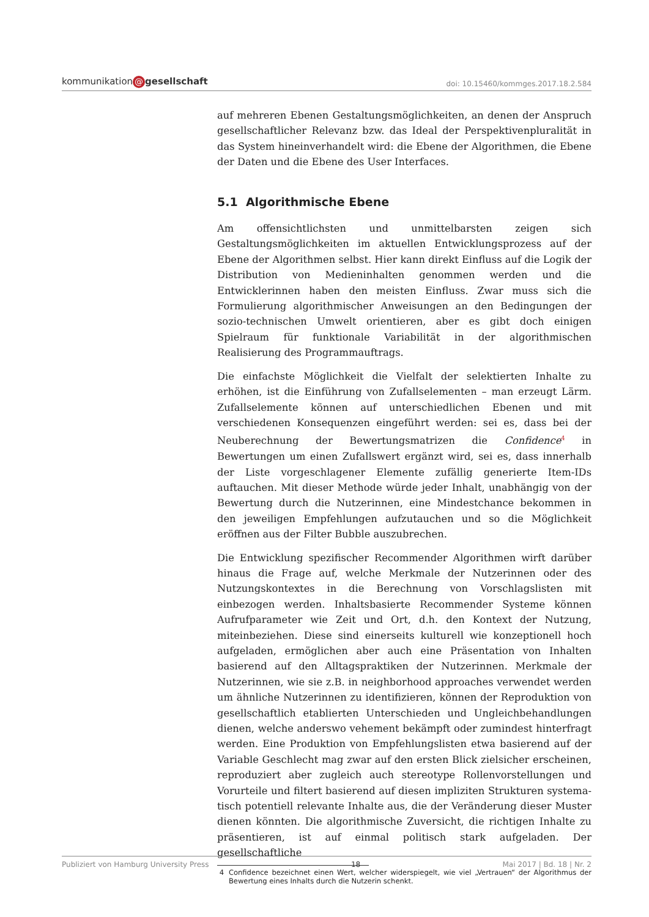kommunikation @ gesellschaft doi: 10.15460/kommges.2017.18.2.584
auf mehreren Ebenen Gestaltungsmöglichkeiten, an denen der Anspruch gesellschaftlicher Relevanz bzw. das Ideal der Perspektivenpluralität in das System hineinverhandelt wird: die Ebene der Algorithmen, die Ebene der Daten und die Ebene des User Interfaces.
5.1 Algorithmische Ebene
Am offensichtlichsten und unmittelbarsten zeigen sich Gestaltungsmöglich­keiten im aktuellen Entwicklungsprozess auf der Ebene der Algorithmen selbst. Hier kann direkt Einfluss auf die Logik der Distribution von Medien­inhalten genommen werden und die Entwicklerinnen haben den meisten Einfluss. Zwar muss sich die Formulierung algorithmischer Anweisungen an den Bedingungen der sozio-technischen Umwelt orientieren, aber es gibt doch einigen Spielraum für funktionale Variabilität in der algorithmischen Realisierung des Programmauftrags.
Die einfachste Möglichkeit die Vielfalt der selektierten Inhalte zu erhöhen, ist die Einführung von Zufallselementen – man erzeugt Lärm. Zufallselemente können auf unterschiedlichen Ebenen und mit verschiedenen Konsequenzen eingeführt werden: sei es, dass bei der Neuberechnung der Bewertungsmatri­zen die Confidence<sup>4</sup> in Bewertungen um einen Zufallswert ergänzt wird, sei es, dass innerhalb der Liste vorgeschlagener Elemente zufällig generierte Item-IDs auftauchen. Mit dieser Methode würde jeder Inhalt, unabhängig von der Bewertung durch die Nutzerinnen, eine Mindestchance bekommen in den je­weiligen Empfehlungen aufzutauchen und so die Möglichkeit eröffnen aus der Filter Bubble auszubrechen.
Die Entwicklung spezifischer Recommender Algorithmen wirft darüber hinaus die Frage auf, welche Merkmale der Nutzerinnen oder des Nutzungs­kontextes in die Berechnung von Vorschlagslisten mit einbezogen werden. Inhaltsbasierte Recommender Systeme können Aufrufparameter wie Zeit und Ort, d.h. den Kontext der Nutzung, miteinbeziehen. Diese sind einerseits kulturell wie konzeptionell hoch aufgeladen, ermöglichen aber auch eine Präsentation von Inhalten basierend auf den Alltagspraktiken der Nutzerin­nen. Merkmale der Nutzerinnen, wie sie z.B. in neighborhood approaches verwendet werden um ähnliche Nutzerinnen zu identifizieren, können der Reproduktion von gesellschaftlich etablierten Unterschieden und Ungleich­behandlungen dienen, welche anderswo vehement bekämpft oder zumindest hinterfragt werden. Eine Produktion von Empfehlungslisten etwa basierend auf der Variable Geschlecht mag zwar auf den ersten Blick zielsicher erschei­nen, reproduziert aber zugleich auch stereotype Rollenvorstellungen und Vorurteile und filtert basierend auf diesen impliziten Strukturen systema­tisch potentiell relevante Inhalte aus, die der Veränderung dieser Muster dienen könnten. Die algorithmische Zuversicht, die richtigen Inhalte zu präsentieren, ist auf einmal politisch stark aufgeladen. Der gesellschaftliche
4 Confidence bezeichnet einen Wert, welcher widerspiegelt, wie viel „Vertrauen“ der Algorithmus der Bewertung eines Inhalts durch die Nutzerin schenkt.
Publiziert von Hamburg University Press 18 Mai 2017 | Bd. 18 | Nr. 2